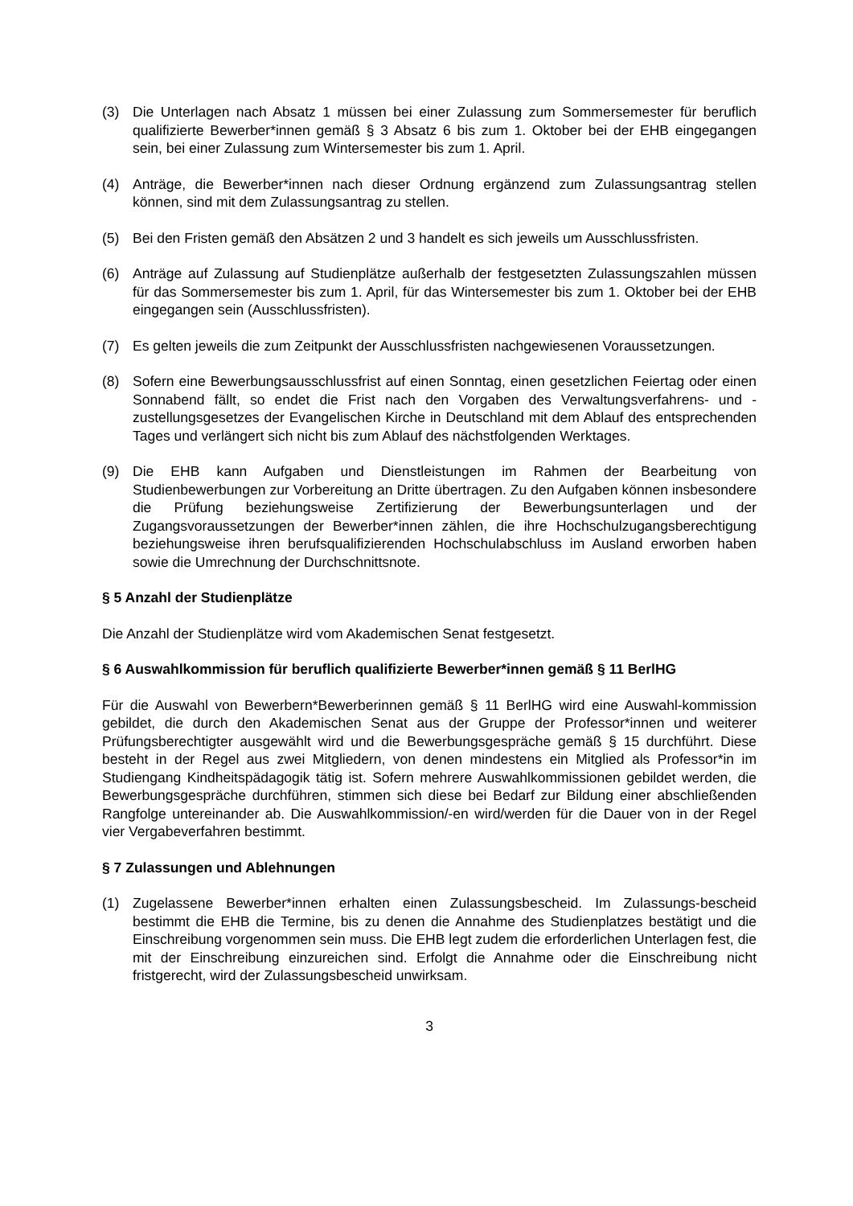(3) Die Unterlagen nach Absatz 1 müssen bei einer Zulassung zum Sommersemester für beruflich qualifizierte Bewerber*innen gemäß § 3 Absatz 6 bis zum 1. Oktober bei der EHB eingegangen sein, bei einer Zulassung zum Wintersemester bis zum 1. April.
(4) Anträge, die Bewerber*innen nach dieser Ordnung ergänzend zum Zulassungsantrag stellen können, sind mit dem Zulassungsantrag zu stellen.
(5) Bei den Fristen gemäß den Absätzen 2 und 3 handelt es sich jeweils um Ausschlussfristen.
(6) Anträge auf Zulassung auf Studienplätze außerhalb der festgesetzten Zulassungszahlen müssen für das Sommersemester bis zum 1. April, für das Wintersemester bis zum 1. Oktober bei der EHB eingegangen sein (Ausschlussfristen).
(7) Es gelten jeweils die zum Zeitpunkt der Ausschlussfristen nachgewiesenen Voraussetzungen.
(8) Sofern eine Bewerbungsausschlussfrist auf einen Sonntag, einen gesetzlichen Feiertag oder einen Sonnabend fällt, so endet die Frist nach den Vorgaben des Verwaltungsverfahrens- und -zustellungsgesetzes der Evangelischen Kirche in Deutschland mit dem Ablauf des entsprechenden Tages und verlängert sich nicht bis zum Ablauf des nächstfolgenden Werktages.
(9) Die EHB kann Aufgaben und Dienstleistungen im Rahmen der Bearbeitung von Studienbewerbungen zur Vorbereitung an Dritte übertragen. Zu den Aufgaben können insbesondere die Prüfung beziehungsweise Zertifizierung der Bewerbungsunterlagen und der Zugangsvoraussetzungen der Bewerber*innen zählen, die ihre Hochschulzugangsberechtigung beziehungsweise ihren berufsqualifizierenden Hochschulabschluss im Ausland erworben haben sowie die Umrechnung der Durchschnittsnote.
§ 5 Anzahl der Studienplätze
Die Anzahl der Studienplätze wird vom Akademischen Senat festgesetzt.
§ 6 Auswahlkommission für beruflich qualifizierte Bewerber*innen gemäß § 11 BerlHG
Für die Auswahl von Bewerbern*Bewerberinnen gemäß § 11 BerlHG wird eine Auswahl-kommission gebildet, die durch den Akademischen Senat aus der Gruppe der Professor*innen und weiterer Prüfungsberechtigter ausgewählt wird und die Bewerbungsgespräche gemäß § 15 durchführt. Diese besteht in der Regel aus zwei Mitgliedern, von denen mindestens ein Mitglied als Professor*in im Studiengang Kindheitspädagogik tätig ist. Sofern mehrere Auswahlkommissionen gebildet werden, die Bewerbungsgespräche durchführen, stimmen sich diese bei Bedarf zur Bildung einer abschließenden Rangfolge untereinander ab. Die Auswahlkommission/-en wird/werden für die Dauer von in der Regel vier Vergabeverfahren bestimmt.
§ 7 Zulassungen und Ablehnungen
(1) Zugelassene Bewerber*innen erhalten einen Zulassungsbescheid. Im Zulassungs-bescheid bestimmt die EHB die Termine, bis zu denen die Annahme des Studienplatzes bestätigt und die Einschreibung vorgenommen sein muss. Die EHB legt zudem die erforderlichen Unterlagen fest, die mit der Einschreibung einzureichen sind. Erfolgt die Annahme oder die Einschreibung nicht fristgerecht, wird der Zulassungsbescheid unwirksam.
3